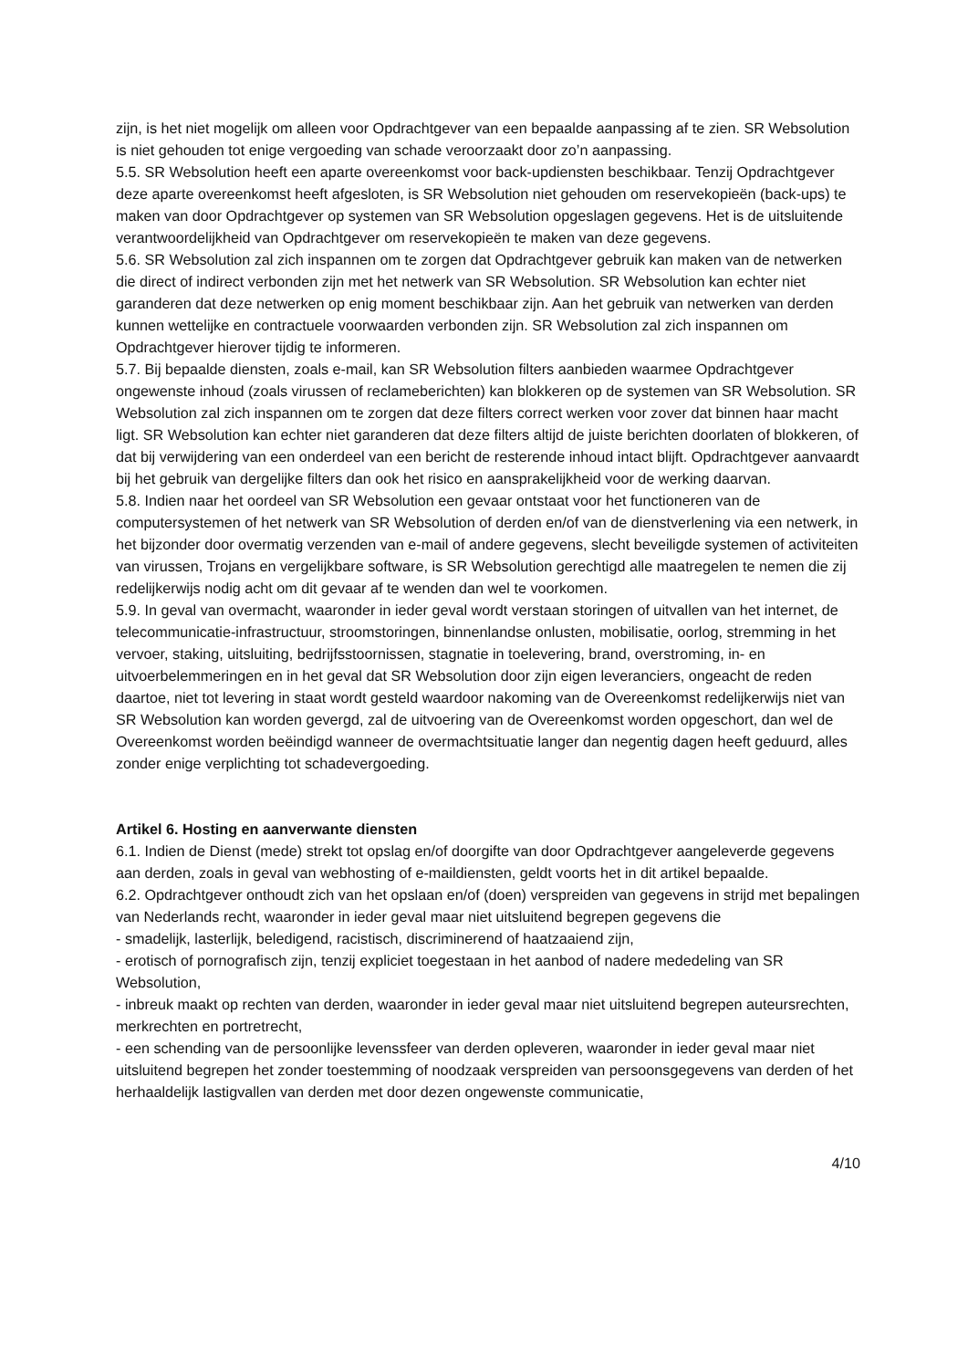zijn, is het niet mogelijk om alleen voor Opdrachtgever van een bepaalde aanpassing af te zien. SR Websolution is niet gehouden tot enige vergoeding van schade veroorzaakt door zo’n aanpassing.
5.5. SR Websolution heeft een aparte overeenkomst voor back-updiensten beschikbaar. Tenzij Opdrachtgever deze aparte overeenkomst heeft afgesloten, is SR Websolution niet gehouden om reservekopieën (back-ups) te maken van door Opdrachtgever op systemen van SR Websolution opgeslagen gegevens. Het is de uitsluitende verantwoordelijkheid van Opdrachtgever om reservekopieën te maken van deze gegevens.
5.6. SR Websolution zal zich inspannen om te zorgen dat Opdrachtgever gebruik kan maken van de netwerken die direct of indirect verbonden zijn met het netwerk van SR Websolution. SR Websolution kan echter niet garanderen dat deze netwerken op enig moment beschikbaar zijn. Aan het gebruik van netwerken van derden kunnen wettelijke en contractuele voorwaarden verbonden zijn. SR Websolution zal zich inspannen om Opdrachtgever hierover tijdig te informeren.
5.7. Bij bepaalde diensten, zoals e-mail, kan SR Websolution filters aanbieden waarmee Opdrachtgever ongewenste inhoud (zoals virussen of reclameberichten) kan blokkeren op de systemen van SR Websolution. SR Websolution zal zich inspannen om te zorgen dat deze filters correct werken voor zover dat binnen haar macht ligt. SR Websolution kan echter niet garanderen dat deze filters altijd de juiste berichten doorlaten of blokkeren, of dat bij verwijdering van een onderdeel van een bericht de resterende inhoud intact blijft. Opdrachtgever aanvaardt bij het gebruik van dergelijke filters dan ook het risico en aansprakelijkheid voor de werking daarvan.
5.8. Indien naar het oordeel van SR Websolution een gevaar ontstaat voor het functioneren van de computersystemen of het netwerk van SR Websolution of derden en/of van de dienstverlening via een netwerk, in het bijzonder door overmatig verzenden van e-mail of andere gegevens, slecht beveiligde systemen of activiteiten van virussen, Trojans en vergelijkbare software, is SR Websolution gerechtigd alle maatregelen te nemen die zij redelijkerwijs nodig acht om dit gevaar af te wenden dan wel te voorkomen.
5.9. In geval van overmacht, waaronder in ieder geval wordt verstaan storingen of uitvallen van het internet, de telecommunicatie-infrastructuur, stroomstoringen, binnenlandse onlusten, mobilisatie, oorlog, stremming in het vervoer, staking, uitsluiting, bedrijfsstoornissen, stagnatie in toelevering, brand, overstroming, in- en uitvoerbelemmeringen en in het geval dat SR Websolution door zijn eigen leveranciers, ongeacht de reden daartoe, niet tot levering in staat wordt gesteld waardoor nakoming van de Overeenkomst redelijkerwijs niet van SR Websolution kan worden gevergd, zal de uitvoering van de Overeenkomst worden opgeschort, dan wel de Overeenkomst worden beëindigd wanneer de overmachtsituatie langer dan negentig dagen heeft geduurd, alles zonder enige verplichting tot schadevergoeding.
Artikel 6. Hosting en aanverwante diensten
6.1. Indien de Dienst (mede) strekt tot opslag en/of doorgifte van door Opdrachtgever aangeleverde gegevens aan derden, zoals in geval van webhosting of e-maildiensten, geldt voorts het in dit artikel bepaalde.
6.2. Opdrachtgever onthoudt zich van het opslaan en/of (doen) verspreiden van gegevens in strijd met bepalingen van Nederlands recht, waaronder in ieder geval maar niet uitsluitend begrepen gegevens die
- smadelijk, lasterlijk, beledigend, racistisch, discriminerend of haatzaaiend zijn,
- erotisch of pornografisch zijn, tenzij expliciet toegestaan in het aanbod of nadere mededeling van SR Websolution,
- inbreuk maakt op rechten van derden, waaronder in ieder geval maar niet uitsluitend begrepen auteursrechten, merkrechten en portretrecht,
- een schending van de persoonlijke levenssfeer van derden opleveren, waaronder in ieder geval maar niet uitsluitend begrepen het zonder toestemming of noodzaak verspreiden van persoonsgegevens van derden of het herhaaldelijk lastigvallen van derden met door dezen ongewenste communicatie,
4/10